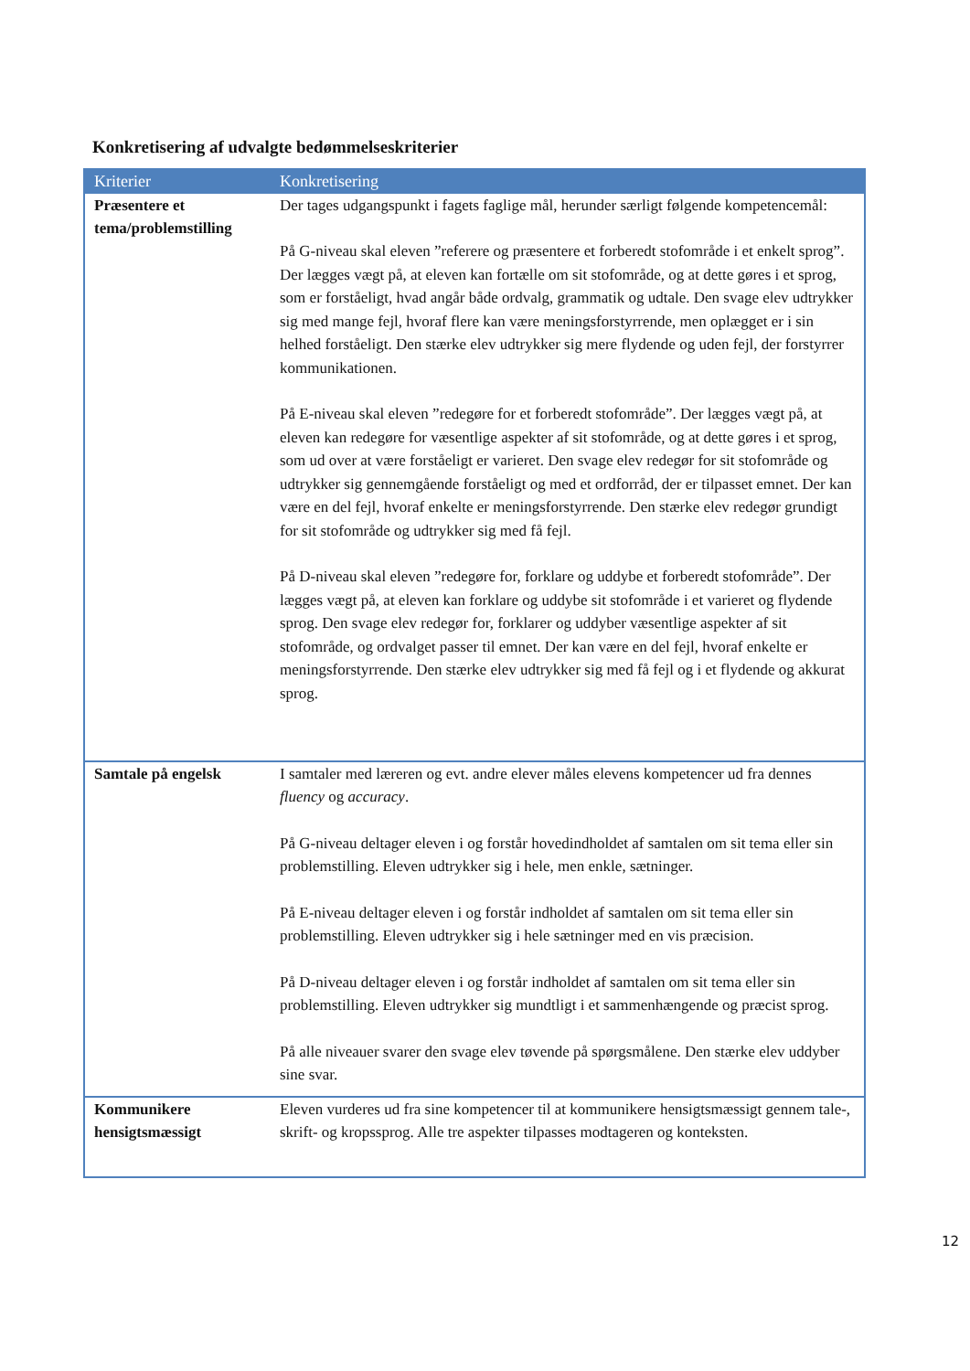Konkretisering af udvalgte bedømmelseskriterier
| Kriterier | Konkretisering |
| --- | --- |
| Præsentere et tema/problemstilling | Der tages udgangspunkt i fagets faglige mål, herunder særligt følgende kompetencemål: På G-niveau skal eleven ”referere og præsentere et forberedt stofområde i et enkelt sprog”. Der lægges vægt på, at eleven kan fortælle om sit stofområde, og at dette gøres i et sprog, som er forståeligt, hvad angår både ordvalg, grammatik og udtale. Den svage elev udtrykker sig med mange fejl, hvoraf flere kan være meningsforstyrrende, men oplægget er i sin helhed forståeligt. Den stærke elev udtrykker sig mere flydende og uden fejl, der forstyrrer kommunikationen. På E-niveau skal eleven ”redegøre for et forberedt stofområde”. Der lægges vægt på, at eleven kan redegøre for væsentlige aspekter af sit stofområde, og at dette gøres i et sprog, som ud over at være forståeligt er varieret. Den svage elev redegør for sit stofområde og udtrykker sig gennemgående forståeligt og med et ordforråd, der er tilpasset emnet. Der kan være en del fejl, hvoraf enkelte er meningsforstyrrende. Den stærke elev redegør grundigt for sit stofområde og udtrykker sig med få fejl. På D-niveau skal eleven ”redegøre for, forklare og uddybe et forberedt stofområde”. Der lægges vægt på, at eleven kan forklare og uddybe sit stofområde i et varieret og flydende sprog. Den svage elev redegør for, forklarer og uddyber væsentlige aspekter af sit stofområde, og ordvalget passer til emnet. Der kan være en del fejl, hvoraf enkelte er meningsforstyrrende. Den stærke elev udtrykker sig med få fejl og i et flydende og akkurat sprog. |
| Samtale på engelsk | I samtaler med læreren og evt. andre elever måles elevens kompetencer ud fra dennes fluency og accuracy . På G-niveau deltager eleven i og forstår hovedindholdet af samtalen om sit tema eller sin problemstilling. Eleven udtrykker sig i hele, men enkle, sætninger. På E-niveau deltager eleven i og forstår indholdet af samtalen om sit tema eller sin problemstilling. Eleven udtrykker sig i hele sætninger med en vis præcision. På D-niveau deltager eleven i og forstår indholdet af samtalen om sit tema eller sin problemstilling. Eleven udtrykker sig mundtligt i et sammenhængende og præcist sprog. På alle niveauer svarer den svage elev tøvende på spørgsmålene. Den stærke elev uddyber sine svar. |
| Kommunikere hensigtsmæssigt | Eleven vurderes ud fra sine kompetencer til at kommunikere hensigtsmæssigt gennem tale-, skrift- og kropssprog. Alle tre aspekter tilpasses modtageren og konteksten. |
12